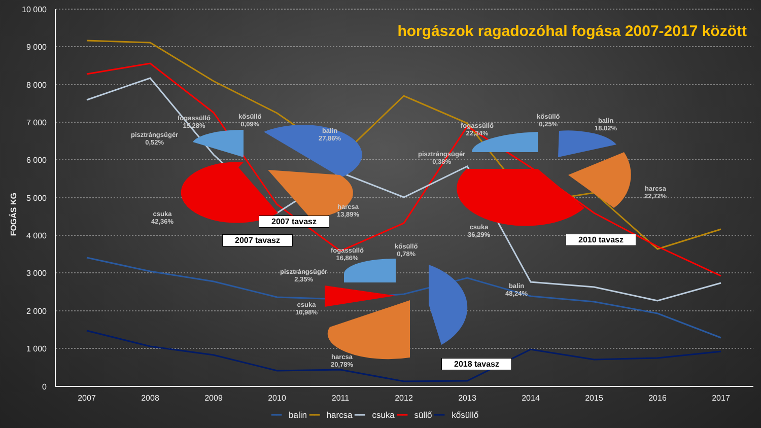horgászok ragadozóhal fogása 2007-2017 között
FOGÁS KG
10 000
9 000
8 000
7 000
6 000
5 000
4 000
3 000
2 000
1 000
0
2007
2008
2009
2010
2011
2012
2013
2014
2015
2016
2017
fogassüllő
15,28%
kősüllő
0,09%
pisztrángsügér
0,52%
balin
27,86%
harcsa
13,89%
csuka
42,36%
2007 tavasz
2007 tavasz
fogassüllő
22,34%
kősüllő
0,25%
balin
18,02%
pisztrángsügér
0,38%
harcsa
22,72%
csuka
36,29%
2010 tavasz
fogassüllő
16,86%
kősüllő
0,78%
pisztrángsügér
2,35%
csuka
10,98%
balin
48,24%
harcsa
20,78%
2018 tavasz
━━ balin ━━ harcsa ━━ csuka ━━ süllő ━━ kősüllő